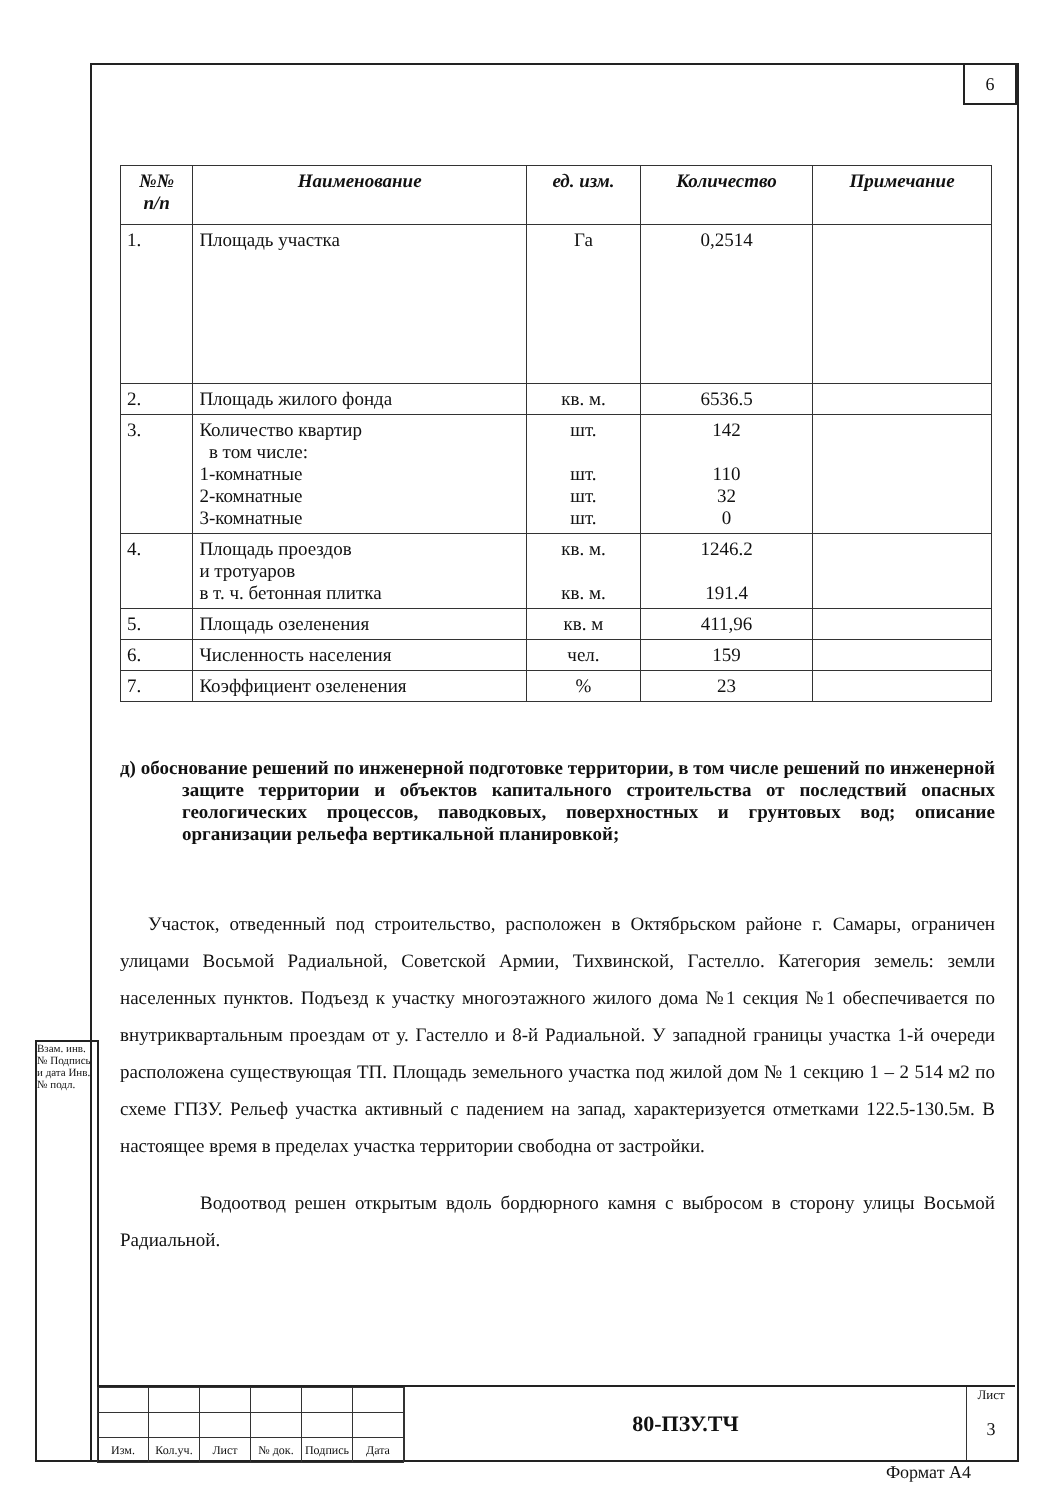6
Взам. инв. № Подпись и дата Инв. № подл.
| №№ п/п | Наименование | ед. изм. | Количество | Примечание |
| --- | --- | --- | --- | --- |
| 1. | Площадь участка | Га | 0,2514 | |
| 2. | Площадь жилого фонда | кв. м. | 6536.5 | |
| 3. | Количество квартир в том числе: 1-комнатные 2-комнатные 3-комнатные | шт. шт. шт. шт. | 142 110 32 0 | |
| 4. | Площадь проездов и тротуаров в т. ч. бетонная плитка | кв. м. кв. м. | 1246.2 191.4 | |
| 5. | Площадь озеленения | кв. м | 411,96 | |
| 6. | Численность населения | чел. | 159 | |
| 7. | Коэффициент озеленения | % | 23 | |
д) обоснование решений по инженерной подготовке территории, в том числе решений по инженерной защите территории и объектов капитального строительства от последствий опасных геологических процессов, паводковых, поверхностных и грунтовых вод; описание организации рельефа вертикальной планировкой;
Участок, отведенный под строительство, расположен в Октябрьском районе г. Самары, ограничен улицами Восьмой Радиальной, Советской Армии, Тихвинской, Гастелло. Категория земель: земли населенных пунктов. Подъезд к участку многоэтажного жилого дома №1 секция №1 обеспечивается по внутриквартальным проездам от у. Гастелло и 8-й Радиальной. У западной границы участка 1-й очереди расположена существующая ТП. Площадь земельного участка под жилой дом № 1 секцию 1 – 2 514 м2 по схеме ГПЗУ. Рельеф участка активный с падением на запад, характеризуется отметками 122.5-130.5м. В настоящее время в пределах участка территории свободна от застройки.
Водоотвод решен открытым вдоль бордюрного камня с выбросом в сторону улицы Восьмой Радиальной.
| Изм. | Кол.уч. | Лист | № док. | Подпись | Дата |
80-ПЗУ.ТЧ
Лист
3
Формат А4